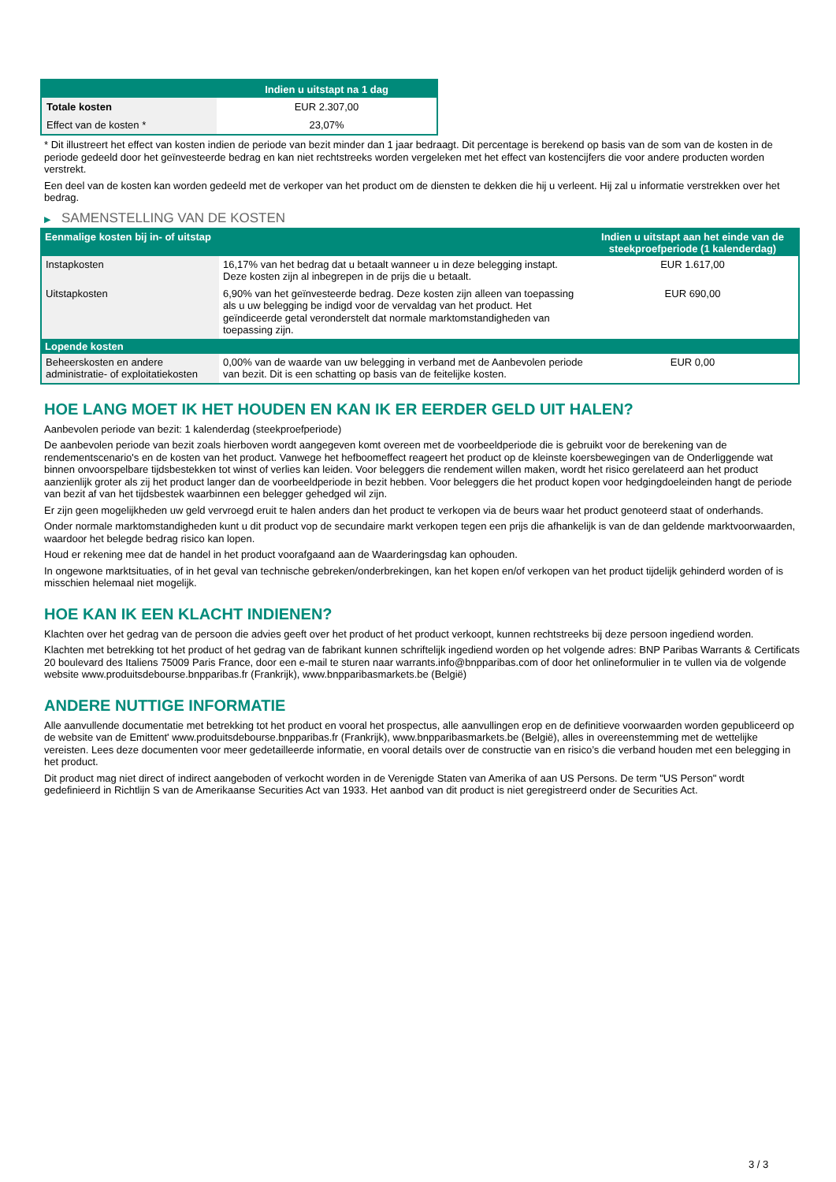| | Indien u uitstapt na 1 dag |
| --- | --- |
| Totale kosten | EUR 2.307,00 |
| Effect van de kosten * | 23,07% |
* Dit illustreert het effect van kosten indien de periode van bezit minder dan 1 jaar bedraagt. Dit percentage is berekend op basis van de som van de kosten in de periode gedeeld door het geïnvesteerde bedrag en kan niet rechtstreeks worden vergeleken met het effect van kostencijfers die voor andere producten worden verstrekt.
Een deel van de kosten kan worden gedeeld met de verkoper van het product om de diensten te dekken die hij u verleent. Hij zal u informatie verstrekken over het bedrag.
▶ SAMENSTELLING VAN DE KOSTEN
| Eenmalige kosten bij in- of uitstap | | Indien u uitstapt aan het einde van de steekproefperiode (1 kalenderdag) |
| --- | --- | --- |
| Instapkosten | 16,17% van het bedrag dat u betaalt wanneer u in deze belegging instapt. Deze kosten zijn al inbegrepen in de prijs die u betaalt. | EUR 1.617,00 |
| Uitstapkosten | 6,90% van het geïnvesteerde bedrag. Deze kosten zijn alleen van toepassing als u uw belegging be indigd voor de vervaldag van het product. Het geïndiceerde getal veronderstelt dat normale marktomstandigheden van toepassing zijn. | EUR 690,00 |
| Lopende kosten | | |
| Beheerskosten en andere administratie- of exploitatiekosten | 0,00% van de waarde van uw belegging in verband met de Aanbevolen periode van bezit. Dit is een schatting op basis van de feitelijke kosten. | EUR 0,00 |
HOE LANG MOET IK HET HOUDEN EN KAN IK ER EERDER GELD UIT HALEN?
Aanbevolen periode van bezit: 1 kalenderdag (steekproefperiode)
De aanbevolen periode van bezit zoals hierboven wordt aangegeven komt overeen met de voorbeeldperiode die is gebruikt voor de berekening van de rendementscenario's en de kosten van het product. Vanwege het hefboomeffect reageert het product op de kleinste koersbewegingen van de Onderliggende wat binnen onvoorspelbare tijdsbestekken tot winst of verlies kan leiden. Voor beleggers die rendement willen maken, wordt het risico gerelateerd aan het product aanzienlijk groter als zij het product langer dan de voorbeeldperiode in bezit hebben. Voor beleggers die het product kopen voor hedgingdoeleinden hangt de periode van bezit af van het tijdsbestek waarbinnen een belegger gehedged wil zijn.
Er zijn geen mogelijkheden uw geld vervroegd eruit te halen anders dan het product te verkopen via de beurs waar het product genoteerd staat of onderhands.
Onder normale marktomstandigheden kunt u dit product vop de secundaire markt verkopen tegen een prijs die afhankelijk is van de dan geldende marktvoorwaarden, waardoor het belegde bedrag risico kan lopen.
Houd er rekening mee dat de handel in het product voorafgaand aan de Waarderingsdag kan ophouden.
In ongewone marktsituaties, of in het geval van technische gebreken/onderbrekingen, kan het kopen en/of verkopen van het product tijdelijk gehinderd worden of is misschien helemaal niet mogelijk.
HOE KAN IK EEN KLACHT INDIENEN?
Klachten over het gedrag van de persoon die advies geeft over het product of het product verkoopt, kunnen rechtstreeks bij deze persoon ingediend worden.
Klachten met betrekking tot het product of het gedrag van de fabrikant kunnen schriftelijk ingediend worden op het volgende adres: BNP Paribas Warrants & Certificats 20 boulevard des Italiens 75009 Paris France, door een e-mail te sturen naar warrants.info@bnpparibas.com of door het onlineformulier in te vullen via de volgende website www.produitsdebourse.bnpparibas.fr (Frankrijk), www.bnpparibasmarkets.be (België)
ANDERE NUTTIGE INFORMATIE
Alle aanvullende documentatie met betrekking tot het product en vooral het prospectus, alle aanvullingen erop en de definitieve voorwaarden worden gepubliceerd op de website van de Emittent' www.produitsdebourse.bnpparibas.fr (Frankrijk), www.bnpparibasmarkets.be (België), alles in overeenstemming met de wettelijke vereisten. Lees deze documenten voor meer gedetailleerde informatie, en vooral details over de constructie van en risico’s die verband houden met een belegging in het product.
Dit product mag niet direct of indirect aangeboden of verkocht worden in de Verenigde Staten van Amerika of aan US Persons. De term "US Person" wordt gedefinieerd in Richtlijn S van de Amerikaanse Securities Act van 1933. Het aanbod van dit product is niet geregistreerd onder de Securities Act.
3 / 3